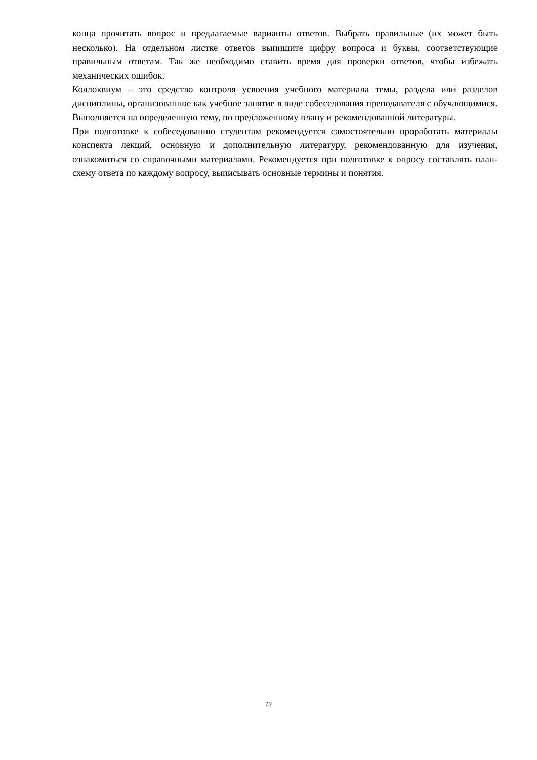конца прочитать вопрос и предлагаемые варианты ответов. Выбрать правильные (их может быть несколько). На отдельном листке ответов выпишите цифру вопроса и буквы, соответствующие правильным ответам. Так же необходимо ставить время для проверки ответов, чтобы избежать механических ошибок.
Коллоквиум – это средство контроля усвоения учебного материала темы, раздела или разделов дисциплины, организованное как учебное занятие в виде собеседования преподавателя с обучающимися. Выполняется на определенную тему, по предложенному плану и рекомендованной литературы.
При подготовке к собеседованию студентам рекомендуется самостоятельно проработать материалы конспекта лекций, основную и дополнительную литературу, рекомендованную для изучения, ознакомиться со справочными материалами. Рекомендуется при подготовке к опросу составлять план-схему ответа по каждому вопросу, выписывать основные термины и понятия.
13